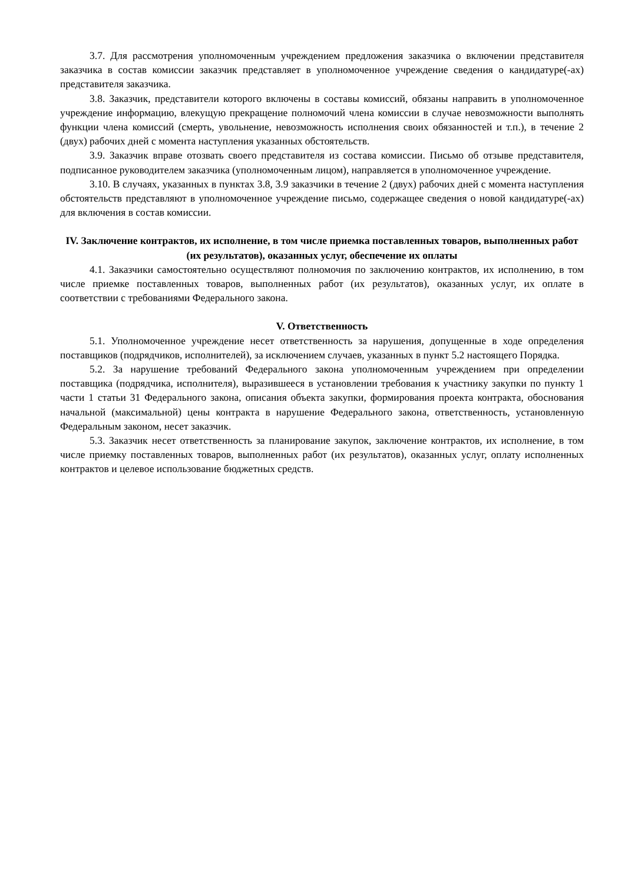3.7. Для рассмотрения уполномоченным учреждением предложения заказчика о включении представителя заказчика в состав комиссии заказчик представляет в уполномоченное учреждение сведения о кандидатуре(-ах) представителя заказчика.
3.8. Заказчик, представители которого включены в составы комиссий, обязаны направить в уполномоченное учреждение информацию, влекущую прекращение полномочий члена комиссии в случае невозможности выполнять функции члена комиссий (смерть, увольнение, невозможность исполнения своих обязанностей и т.п.), в течение 2 (двух) рабочих дней с момента наступления указанных обстоятельств.
3.9. Заказчик вправе отозвать своего представителя из состава комиссии. Письмо об отзыве представителя, подписанное руководителем заказчика (уполномоченным лицом), направляется в уполномоченное учреждение.
3.10. В случаях, указанных в пунктах 3.8, 3.9 заказчики в течение 2 (двух) рабочих дней с момента наступления обстоятельств представляют в уполномоченное учреждение письмо, содержащее сведения о новой кандидатуре(-ах) для включения в состав комиссии.
IV. Заключение контрактов, их исполнение, в том числе приемка поставленных товаров, выполненных работ (их результатов), оказанных услуг, обеспечение их оплаты
4.1. Заказчики самостоятельно осуществляют полномочия по заключению контрактов, их исполнению, в том числе приемке поставленных товаров, выполненных работ (их результатов), оказанных услуг, их оплате в соответствии с требованиями Федерального закона.
V. Ответственность
5.1. Уполномоченное учреждение несет ответственность за нарушения, допущенные в ходе определения поставщиков (подрядчиков, исполнителей), за исключением случаев, указанных в пункт 5.2 настоящего Порядка.
5.2. За нарушение требований Федерального закона уполномоченным учреждением при определении поставщика (подрядчика, исполнителя), выразившееся в установлении требования к участнику закупки по пункту 1 части 1 статьи 31 Федерального закона, описания объекта закупки, формирования проекта контракта, обоснования начальной (максимальной) цены контракта в нарушение Федерального закона, ответственность, установленную Федеральным законом, несет заказчик.
5.3. Заказчик несет ответственность за планирование закупок, заключение контрактов, их исполнение, в том числе приемку поставленных товаров, выполненных работ (их результатов), оказанных услуг, оплату исполненных контрактов и целевое использование бюджетных средств.